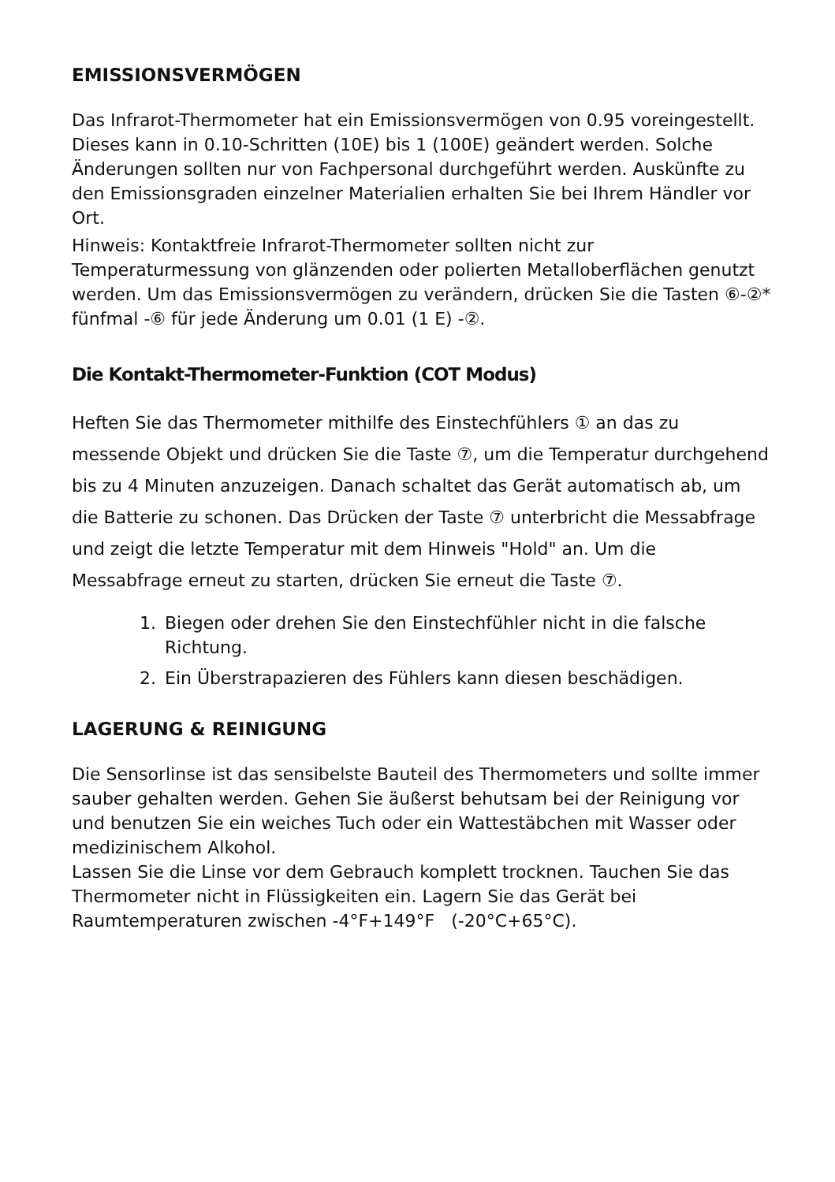EMISSIONSVERMÖGEN
Das Infrarot-Thermometer hat ein Emissionsvermögen von 0.95 voreingestellt. Dieses kann in 0.10-Schritten (10E) bis 1 (100E) geändert werden. Solche Änderungen sollten nur von Fachpersonal durchgeführt werden. Auskünfte zu den Emissionsgraden einzelner Materialien erhalten Sie bei Ihrem Händler vor Ort.
Hinweis: Kontaktfreie Infrarot-Thermometer sollten nicht zur Temperaturmessung von glänzenden oder polierten Metalloberflächen genutzt werden. Um das Emissionsvermögen zu verändern, drücken Sie die Tasten ⑥-②* fünfmal -⑥ für jede Änderung um 0.01 (1 E) -②.
Die Kontakt-Thermometer-Funktion (COT Modus)
Heften Sie das Thermometer mithilfe des Einstechfühlers ① an das zu messende Objekt und drücken Sie die Taste ⑦, um die Temperatur durchgehend bis zu 4 Minuten anzuzeigen. Danach schaltet das Gerät automatisch ab, um die Batterie zu schonen. Das Drücken der Taste ⑦ unterbricht die Messabfrage und zeigt die letzte Temperatur mit dem Hinweis "Hold" an. Um die Messabfrage erneut zu starten, drücken Sie erneut die Taste ⑦.
1. Biegen oder drehen Sie den Einstechfühler nicht in die falsche Richtung.
2. Ein Überstrapazieren des Fühlers kann diesen beschädigen.
LAGERUNG & REINIGUNG
Die Sensorlinse ist das sensibelste Bauteil des Thermometers und sollte immer sauber gehalten werden. Gehen Sie äußerst behutsam bei der Reinigung vor und benutzen Sie ein weiches Tuch oder ein Wattestäbchen mit Wasser oder medizinischem Alkohol.
Lassen Sie die Linse vor dem Gebrauch komplett trocknen. Tauchen Sie das Thermometer nicht in Flüssigkeiten ein. Lagern Sie das Gerät bei Raumtemperaturen zwischen -4°F+149°F (-20°C+65°C).